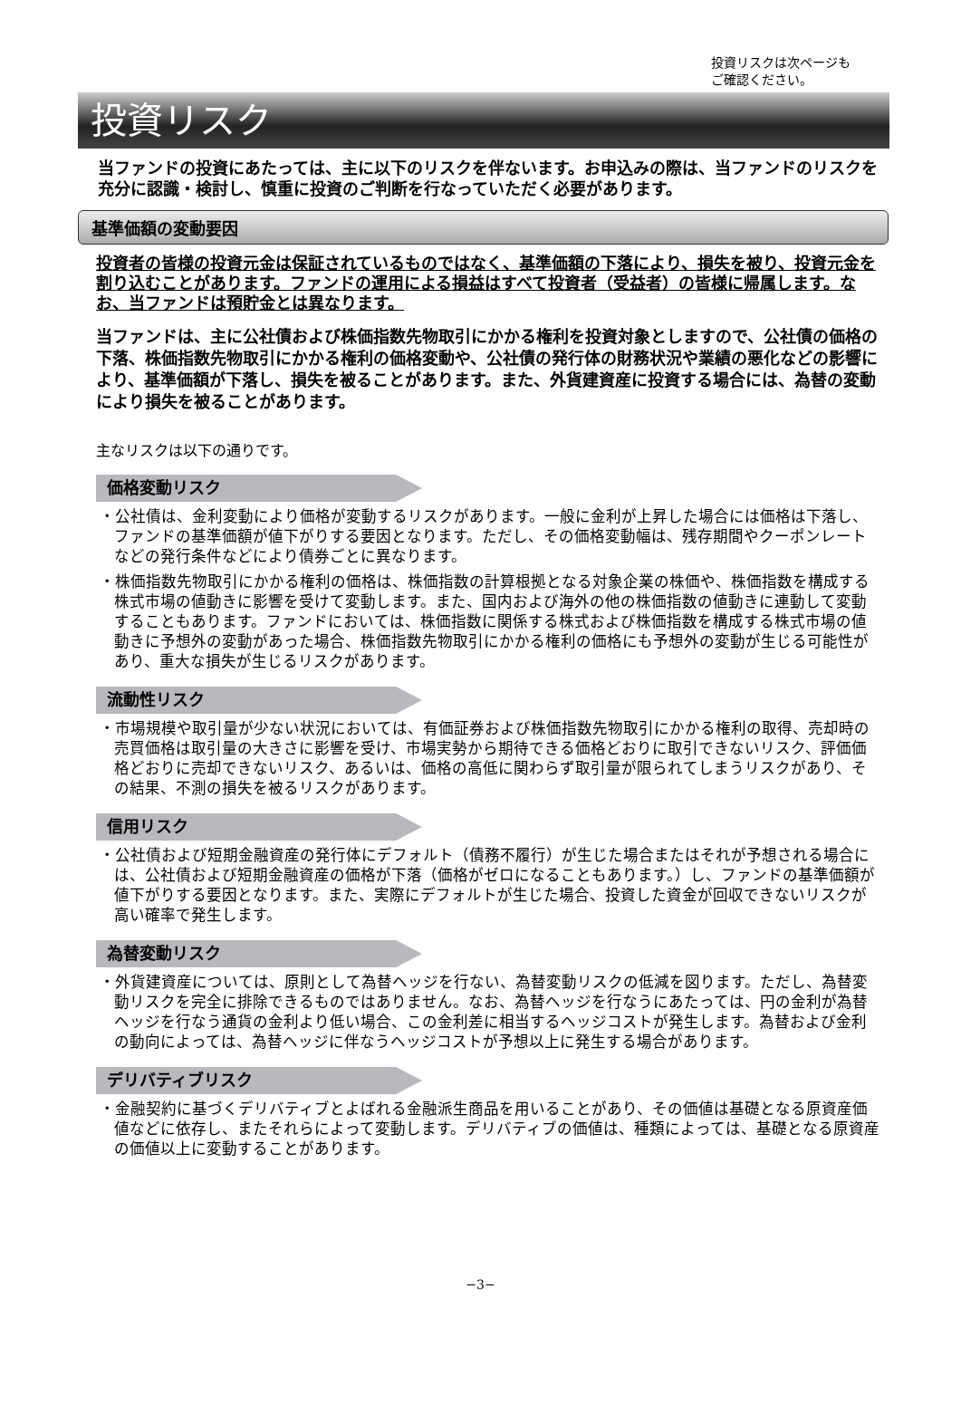投資リスクは次ページも
ご確認ください。
投資リスク
当ファンドの投資にあたっては、主に以下のリスクを伴ないます。お申込みの際は、当ファンドのリスクを充分に認識・検討し、慎重に投資のご判断を行なっていただく必要があります。
基準価額の変動要因
投資者の皆様の投資元金は保証されているものではなく、基準価額の下落により、損失を被り、投資元金を割り込むことがあります。ファンドの運用による損益はすべて投資者（受益者）の皆様に帰属します。なお、当ファンドは預貯金とは異なります。
当ファンドは、主に公社債および株価指数先物取引にかかる権利を投資対象としますので、公社債の価格の下落、株価指数先物取引にかかる権利の価格変動や、公社債の発行体の財務状況や業績の悪化などの影響により、基準価額が下落し、損失を被ることがあります。また、外貨建資産に投資する場合には、為替の変動により損失を被ることがあります。
主なリスクは以下の通りです。
価格変動リスク
・公社債は、金利変動により価格が変動するリスクがあります。一般に金利が上昇した場合には価格は下落し、ファンドの基準価額が値下がりする要因となります。ただし、その価格変動幅は、残存期間やクーポンレートなどの発行条件などにより債券ごとに異なります。
・株価指数先物取引にかかる権利の価格は、株価指数の計算根拠となる対象企業の株価や、株価指数を構成する株式市場の値動きに影響を受けて変動します。また、国内および海外の他の株価指数の値動きに連動して変動することもあります。ファンドにおいては、株価指数に関係する株式および株価指数を構成する株式市場の値動きに予想外の変動があった場合、株価指数先物取引にかかる権利の価格にも予想外の変動が生じる可能性があり、重大な損失が生じるリスクがあります。
流動性リスク
・市場規模や取引量が少ない状況においては、有価証券および株価指数先物取引にかかる権利の取得、売却時の売買価格は取引量の大きさに影響を受け、市場実勢から期待できる価格どおりに取引できないリスク、評価価格どおりに売却できないリスク、あるいは、価格の高低に関わらず取引量が限られてしまうリスクがあり、その結果、不測の損失を被るリスクがあります。
信用リスク
・公社債および短期金融資産の発行体にデフォルト（債務不履行）が生じた場合またはそれが予想される場合には、公社債および短期金融資産の価格が下落（価格がゼロになることもあります。）し、ファンドの基準価額が値下がりする要因となります。また、実際にデフォルトが生じた場合、投資した資金が回収できないリスクが高い確率で発生します。
為替変動リスク
・外貨建資産については、原則として為替ヘッジを行ない、為替変動リスクの低減を図ります。ただし、為替変動リスクを完全に排除できるものではありません。なお、為替ヘッジを行なうにあたっては、円の金利が為替ヘッジを行なう通貨の金利より低い場合、この金利差に相当するヘッジコストが発生します。為替および金利の動向によっては、為替ヘッジに伴なうヘッジコストが予想以上に発生する場合があります。
デリバティブリスク
・金融契約に基づくデリバティブとよばれる金融派生商品を用いることがあり、その価値は基礎となる原資産価値などに依存し、またそれらによって変動します。デリバティブの価値は、種類によっては、基礎となる原資産の価値以上に変動することがあります。
−3−